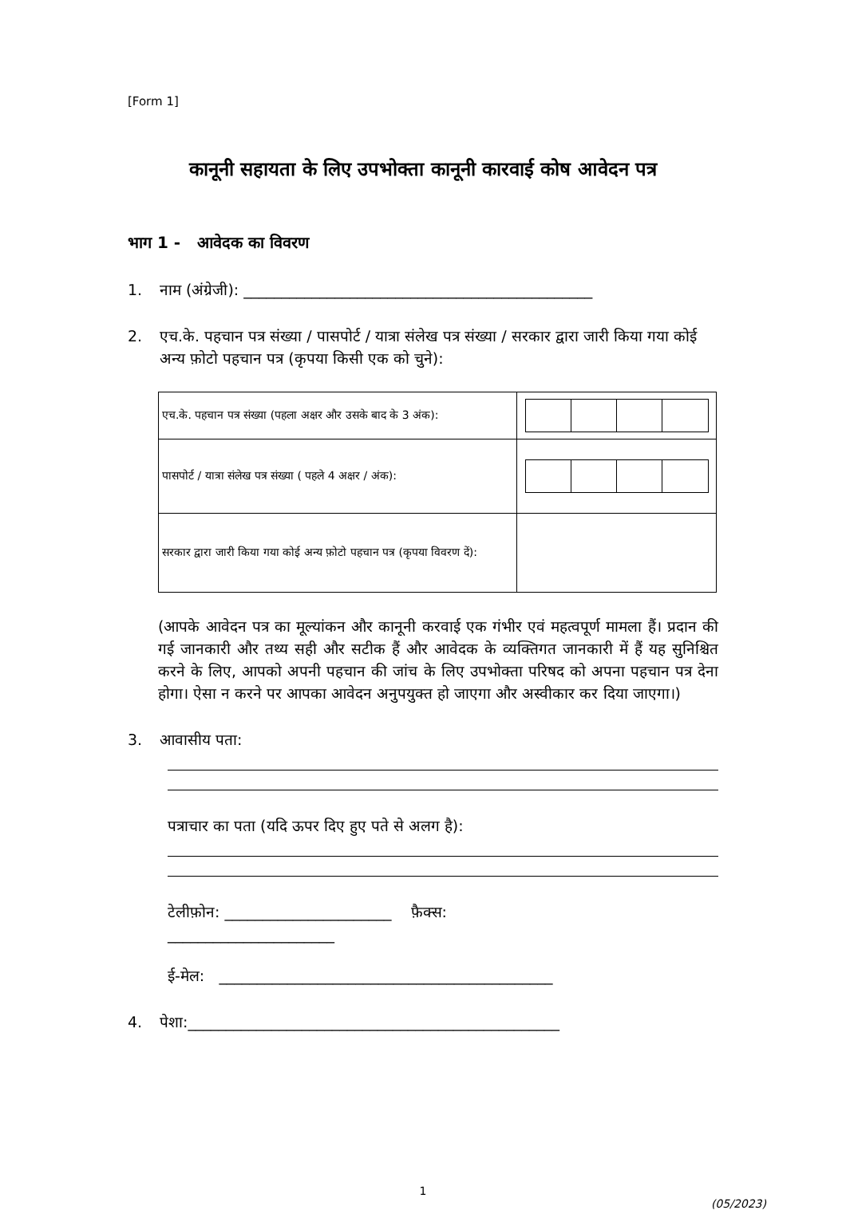[Form 1]
कानूनी सहायता के लिए उपभोक्ता कानूनी कारवाई कोष आवेदन पत्र
भाग 1 - आवेदक का विवरण
1. नाम (अंग्रेजी): ______________________________________________
2. एच.के. पहचान पत्र संख्या / पासपोर्ट / यात्रा संलेख पत्र संख्या / सरकार द्वारा जारी किया गया कोई अन्य फ़ोटो पहचान पत्र (कृपया किसी एक को चुने):
| एच.के. पहचान पत्र संख्या (पहला अक्षर और उसके बाद के 3 अंक): | |
| पासपोर्ट / यात्रा संलेख पत्र संख्या ( पहले 4 अक्षर / अंक): | |
| सरकार द्वारा जारी किया गया कोई अन्य फ़ोटो पहचान पत्र (कृपया विवरण दें): | |
(आपके आवेदन पत्र का मूल्यांकन और कानूनी करवाई एक गंभीर एवं महत्वपूर्ण मामला हैं। प्रदान की गई जानकारी और तथ्य सही और सटीक हैं और आवेदक के व्यक्तिगत जानकारी में हैं यह सुनिश्चित करने के लिए, आपको अपनी पहचान की जांच के लिए उपभोक्ता परिषद को अपना पहचान पत्र देना होगा। ऐसा न करने पर आपका आवेदन अनुपयुक्त हो जाएगा और अस्वीकार कर दिया जाएगा।)
3. आवासीय पता:
पत्राचार का पता (यदि ऊपर दिए हुए पते से अलग है):
टेलीफ़ोन: ______________________ फ़ैक्स:
______________________
ई-मेल: ____________________________________________
4. पेशा:_________________________________________________
1
(05/2023)